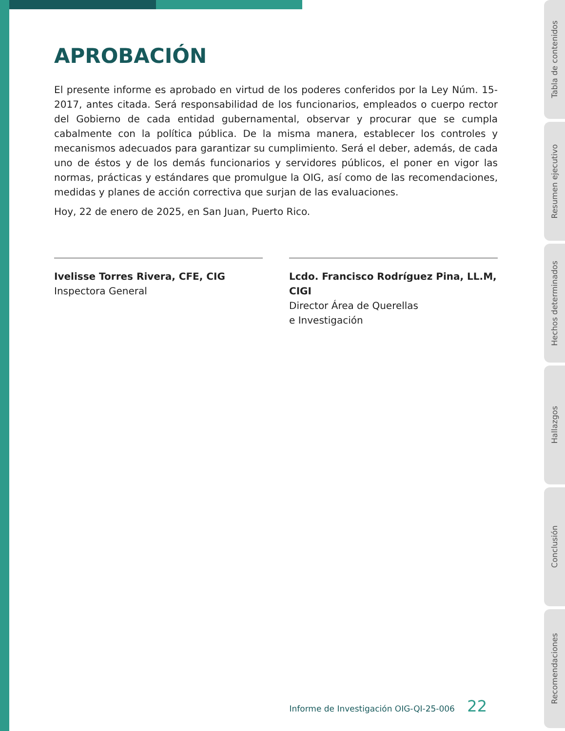APROBACIÓN
El presente informe es aprobado en virtud de los poderes conferidos por la Ley Núm. 15- 2017, antes citada. Será responsabilidad de los funcionarios, empleados o cuerpo rector del Gobierno de cada entidad gubernamental, observar y procurar que se cumpla cabalmente con la política pública. De la misma manera, establecer los controles y mecanismos adecuados para garantizar su cumplimiento. Será el deber, además, de cada uno de éstos y de los demás funcionarios y servidores públicos, el poner en vigor las normas, prácticas y estándares que promulgue la OIG, así como de las recomendaciones, medidas y planes de acción correctiva que surjan de las evaluaciones.
Hoy, 22 de enero de 2025, en San Juan, Puerto Rico.
Ivelisse Torres Rivera, CFE, CIG
Inspectora General
Lcdo. Francisco Rodríguez Pina, LL.M, CIGI
Director Área de Querellas
e Investigación
Informe de Investigación OIG-QI-25-006 22
Tabla de contenidos
Resumen ejecutivo
Hechos determinados
Hallazgos
Conclusión
Recomendaciones